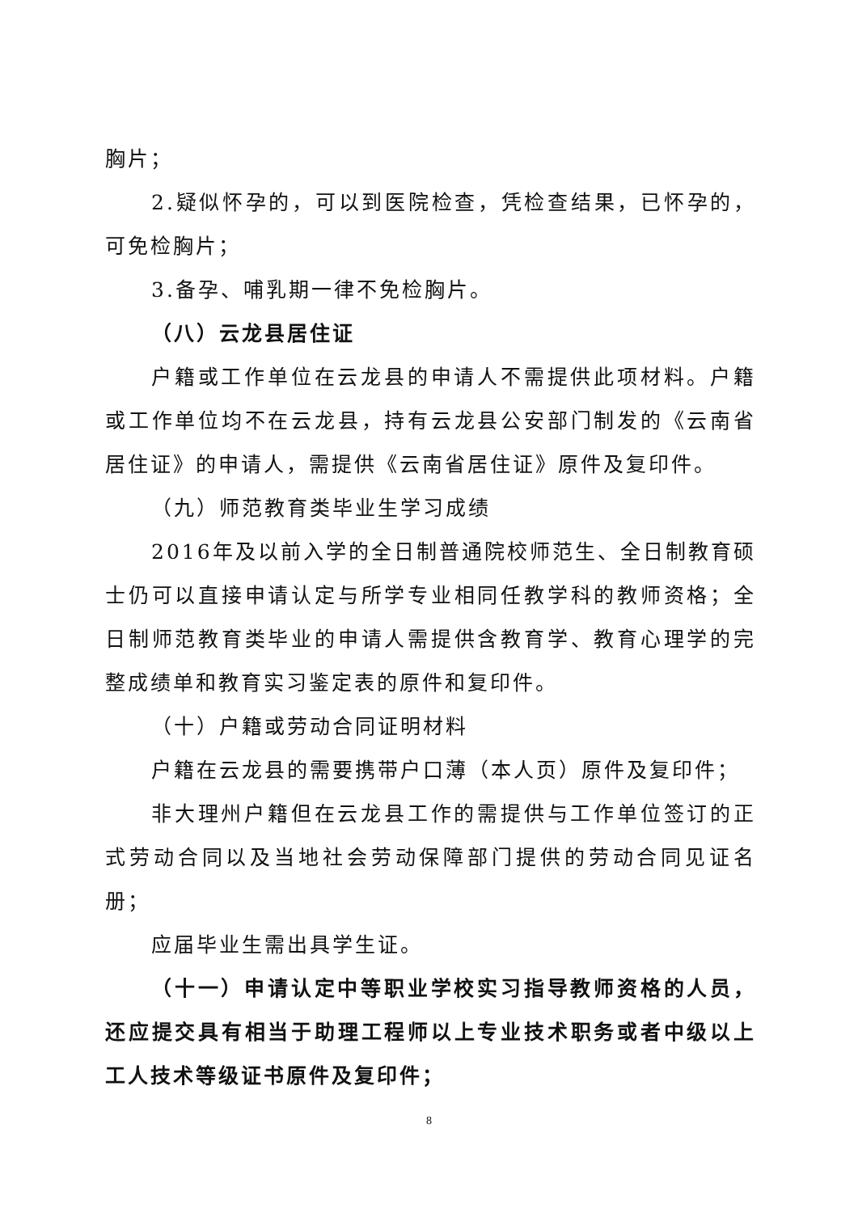胸片；
2.疑似怀孕的，可以到医院检查，凭检查结果，已怀孕的，可免检胸片；
3.备孕、哺乳期一律不免检胸片。
（八）云龙县居住证
户籍或工作单位在云龙县的申请人不需提供此项材料。户籍或工作单位均不在云龙县，持有云龙县公安部门制发的《云南省居住证》的申请人，需提供《云南省居住证》原件及复印件。
（九）师范教育类毕业生学习成绩
2016年及以前入学的全日制普通院校师范生、全日制教育硕士仍可以直接申请认定与所学专业相同任教学科的教师资格；全日制师范教育类毕业的申请人需提供含教育学、教育心理学的完整成绩单和教育实习鉴定表的原件和复印件。
（十）户籍或劳动合同证明材料
户籍在云龙县的需要携带户口薄（本人页）原件及复印件；
非大理州户籍但在云龙县工作的需提供与工作单位签订的正式劳动合同以及当地社会劳动保障部门提供的劳动合同见证名册；
应届毕业生需出具学生证。
（十一）申请认定中等职业学校实习指导教师资格的人员，还应提交具有相当于助理工程师以上专业技术职务或者中级以上工人技术等级证书原件及复印件；
8